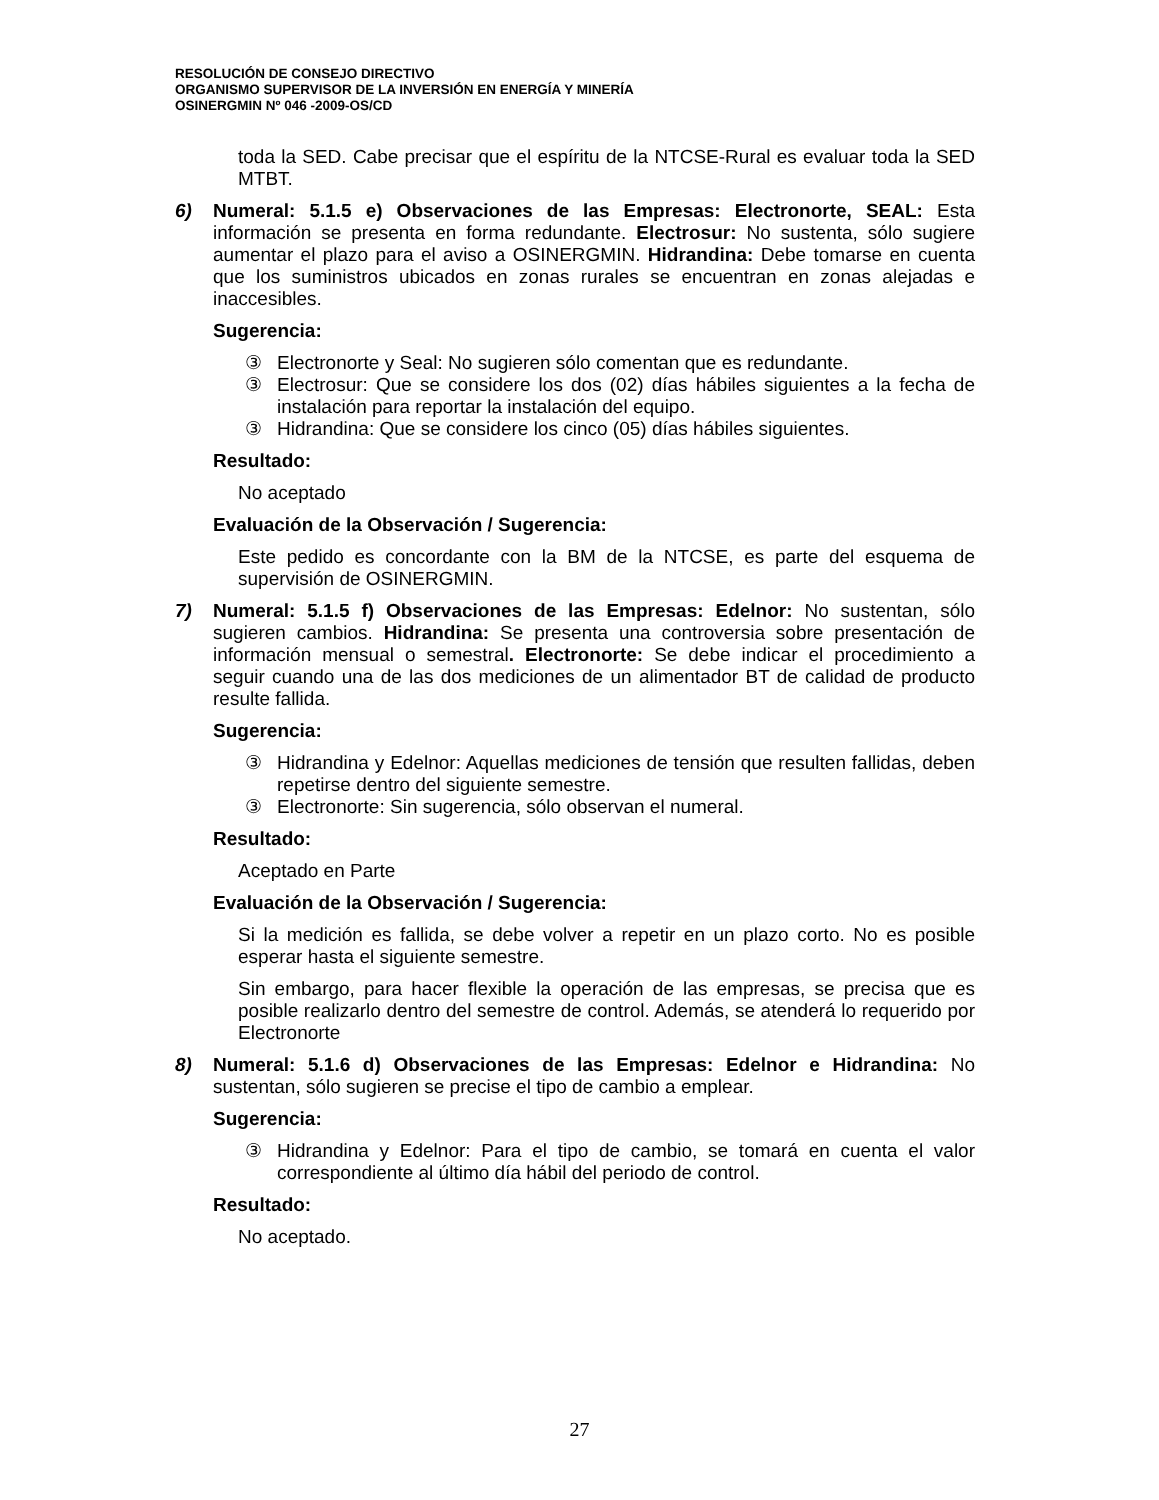RESOLUCIÓN DE CONSEJO DIRECTIVO
ORGANISMO SUPERVISOR DE LA INVERSIÓN EN ENERGÍA Y MINERÍA
OSINERGMIN Nº 046 -2009-OS/CD
toda la SED. Cabe precisar que el espíritu de la NTCSE-Rural es evaluar toda la SED MTBT.
6) Numeral: 5.1.5 e) Observaciones de las Empresas: Electronorte, SEAL: Esta información se presenta en forma redundante. Electrosur: No sustenta, sólo sugiere aumentar el plazo para el aviso a OSINERGMIN. Hidrandina: Debe tomarse en cuenta que los suministros ubicados en zonas rurales se encuentran en zonas alejadas e inaccesibles.
Sugerencia:
③ Electronorte y Seal: No sugieren sólo comentan que es redundante.
③ Electrosur: Que se considere los dos (02) días hábiles siguientes a la fecha de instalación para reportar la instalación del equipo.
③ Hidrandina: Que se considere los cinco (05) días hábiles siguientes.
Resultado:
No aceptado
Evaluación de la Observación / Sugerencia:
Este pedido es concordante con la BM de la NTCSE, es parte del esquema de supervisión de OSINERGMIN.
7) Numeral: 5.1.5 f) Observaciones de las Empresas: Edelnor: No sustentan, sólo sugieren cambios. Hidrandina: Se presenta una controversia sobre presentación de información mensual o semestral. Electronorte: Se debe indicar el procedimiento a seguir cuando una de las dos mediciones de un alimentador BT de calidad de producto resulte fallida.
Sugerencia:
③ Hidrandina y Edelnor: Aquellas mediciones de tensión que resulten fallidas, deben repetirse dentro del siguiente semestre.
③ Electronorte: Sin sugerencia, sólo observan el numeral.
Resultado:
Aceptado en Parte
Evaluación de la Observación / Sugerencia:
Si la medición es fallida, se debe volver a repetir en un plazo corto. No es posible esperar hasta el siguiente semestre.
Sin embargo, para hacer flexible la operación de las empresas, se precisa que es posible realizarlo dentro del semestre de control. Además, se atenderá lo requerido por Electronorte
8) Numeral: 5.1.6 d) Observaciones de las Empresas: Edelnor e Hidrandina: No sustentan, sólo sugieren se precise el tipo de cambio a emplear.
Sugerencia:
③ Hidrandina y Edelnor: Para el tipo de cambio, se tomará en cuenta el valor correspondiente al último día hábil del periodo de control.
Resultado:
No aceptado.
27